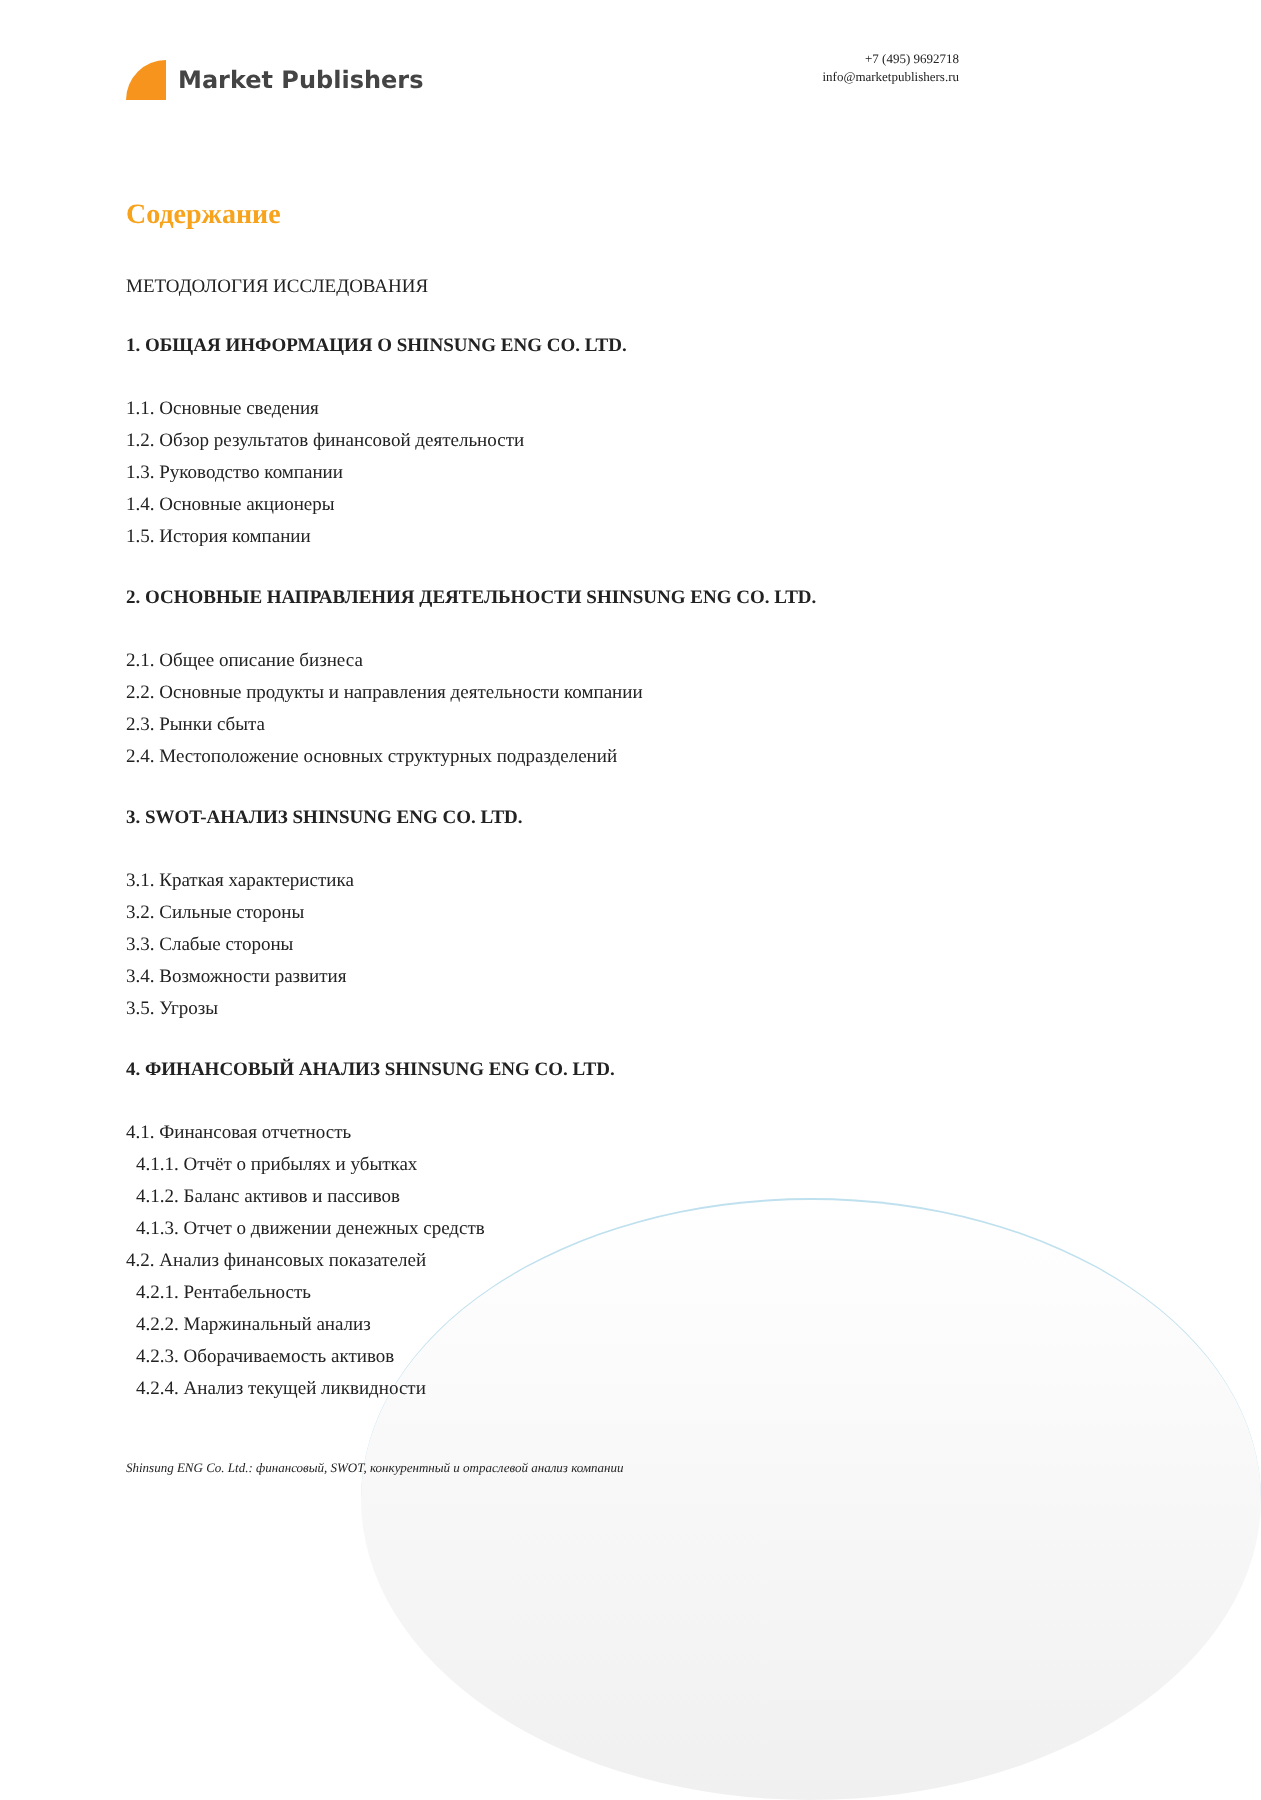Market Publishers
+7 (495) 9692718
info@marketpublishers.ru
Содержание
МЕТОДОЛОГИЯ ИССЛЕДОВАНИЯ
1. ОБЩАЯ ИНФОРМАЦИЯ О SHINSUNG ENG CO. LTD.
1.1. Основные сведения
1.2. Обзор результатов финансовой деятельности
1.3. Руководство компании
1.4. Основные акционеры
1.5. История компании
2. ОСНОВНЫЕ НАПРАВЛЕНИЯ ДЕЯТЕЛЬНОСТИ SHINSUNG ENG CO. LTD.
2.1. Общее описание бизнеса
2.2. Основные продукты и направления деятельности компании
2.3. Рынки сбыта
2.4. Местоположение основных структурных подразделений
3. SWOT-АНАЛИЗ SHINSUNG ENG CO. LTD.
3.1. Краткая характеристика
3.2. Сильные стороны
3.3. Слабые стороны
3.4. Возможности развития
3.5. Угрозы
4. ФИНАНСОВЫЙ АНАЛИЗ SHINSUNG ENG CO. LTD.
4.1. Финансовая отчетность
4.1.1. Отчёт о прибылях и убытках
4.1.2. Баланс активов и пассивов
4.1.3. Отчет о движении денежных средств
4.2. Анализ финансовых показателей
4.2.1. Рентабельность
4.2.2. Маржинальный анализ
4.2.3. Оборачиваемость активов
4.2.4. Анализ текущей ликвидности
Shinsung ENG Co. Ltd.: финансовый, SWOT, конкурентный и отраслевой анализ компании